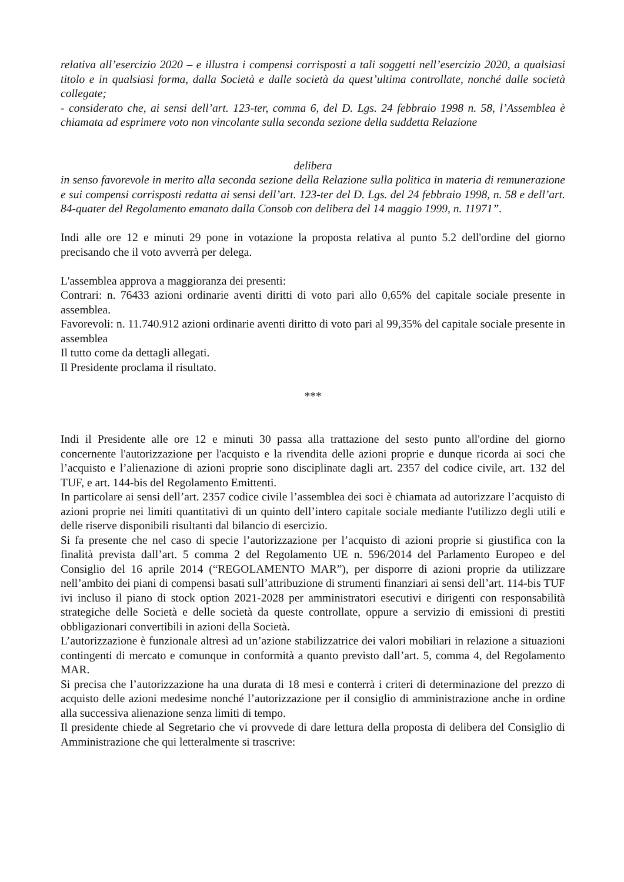relativa all’esercizio 2020 – e illustra i compensi corrisposti a tali soggetti nell’esercizio 2020, a qualsiasi titolo e in qualsiasi forma, dalla Società e dalle società da quest’ultima controllate, nonché dalle società collegate;
- considerato che, ai sensi dell’art. 123-ter, comma 6, del D. Lgs. 24 febbraio 1998 n. 58, l’Assemblea è chiamata ad esprimere voto non vincolante sulla seconda sezione della suddetta Relazione
delibera
in senso favorevole in merito alla seconda sezione della Relazione sulla politica in materia di remunerazione e sui compensi corrisposti redatta ai sensi dell’art. 123-ter del D. Lgs. del 24 febbraio 1998, n. 58 e dell’art. 84-quater del Regolamento emanato dalla Consob con delibera del 14 maggio 1999, n. 11971”.
Indi alle ore 12 e minuti 29 pone in votazione la proposta relativa al punto 5.2 dell'ordine del giorno precisando che il voto avverrà per delega.
L'assemblea approva a maggioranza dei presenti:
Contrari: n. 76433 azioni ordinarie aventi diritti di voto pari allo 0,65% del capitale sociale presente in assemblea.
Favorevoli: n. 11.740.912 azioni ordinarie aventi diritto di voto pari al 99,35% del capitale sociale presente in assemblea
Il tutto come da dettagli allegati.
Il Presidente proclama il risultato.
***
Indi il Presidente alle ore 12 e minuti 30 passa alla trattazione del sesto punto all'ordine del giorno concernente l'autorizzazione per l'acquisto e la rivendita delle azioni proprie e dunque ricorda ai soci che l’acquisto e l’alienazione di azioni proprie sono disciplinate dagli art. 2357 del codice civile, art. 132 del TUF, e art. 144-bis del Regolamento Emittenti.
In particolare ai sensi dell’art. 2357 codice civile l’assemblea dei soci è chiamata ad autorizzare l’acquisto di azioni proprie nei limiti quantitativi di un quinto dell’intero capitale sociale mediante l'utilizzo degli utili e delle riserve disponibili risultanti dal bilancio di esercizio.
Si fa presente che nel caso di specie l’autorizzazione per l’acquisto di azioni proprie si giustifica con la finalità prevista dall’art. 5 comma 2 del Regolamento UE n. 596/2014 del Parlamento Europeo e del Consiglio del 16 aprile 2014 (“REGOLAMENTO MAR”), per disporre di azioni proprie da utilizzare nell’ambito dei piani di compensi basati sull’attribuzione di strumenti finanziari ai sensi dell’art. 114-bis TUF ivi incluso il piano di stock option 2021-2028 per amministratori esecutivi e dirigenti con responsabilità strategiche delle Società e delle società da queste controllate, oppure a servizio di emissioni di prestiti obbligazionari convertibili in azioni della Società.
L’autorizzazione è funzionale altresì ad un’azione stabilizzatrice dei valori mobiliari in relazione a situazioni contingenti di mercato e comunque in conformità a quanto previsto dall’art. 5, comma 4, del Regolamento MAR.
Si precisa che l’autorizzazione ha una durata di 18 mesi e conterrà i criteri di determinazione del prezzo di acquisto delle azioni medesime nonché l’autorizzazione per il consiglio di amministrazione anche in ordine alla successiva alienazione senza limiti di tempo.
Il presidente chiede al Segretario che vi provvede di dare lettura della proposta di delibera del Consiglio di Amministrazione che qui letteralmente si trascrive: